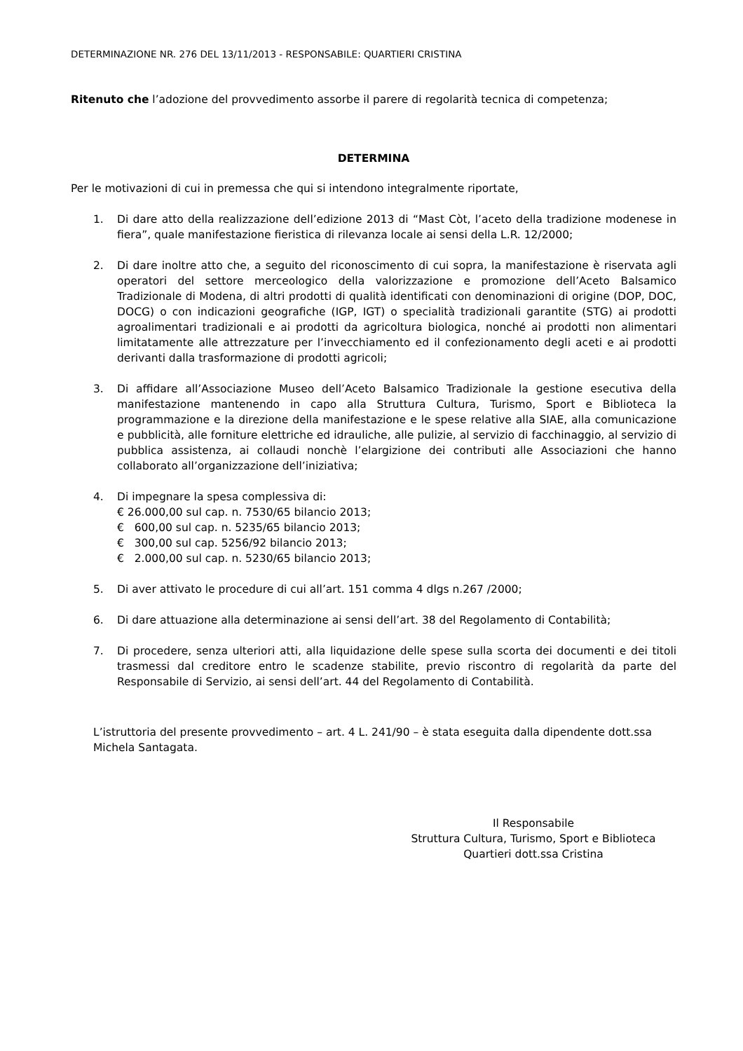DETERMINAZIONE NR. 276 DEL 13/11/2013 - RESPONSABILE: QUARTIERI CRISTINA
Ritenuto che l’adozione del provvedimento assorbe il parere di regolarità tecnica di competenza;
DETERMINA
Per le motivazioni di cui in premessa che qui si intendono integralmente riportate,
1. Di dare atto della realizzazione dell’edizione 2013 di “Mast Còt, l’aceto della tradizione modenese in fiera”, quale manifestazione fieristica di rilevanza locale ai sensi della L.R. 12/2000;
2. Di dare inoltre atto che, a seguito del riconoscimento di cui sopra, la manifestazione è riservata agli operatori del settore merceologico della valorizzazione e promozione dell’Aceto Balsamico Tradizionale di Modena, di altri prodotti di qualità identificati con denominazioni di origine (DOP, DOC, DOCG) o con indicazioni geografiche (IGP, IGT) o specialità tradizionali garantite (STG) ai prodotti agroalimentari tradizionali e ai prodotti da agricoltura biologica, nonché ai prodotti non alimentari limitatamente alle attrezzature per l’invecchiamento ed il confezionamento degli aceti e ai prodotti derivanti dalla trasformazione di prodotti agricoli;
3. Di affidare all’Associazione Museo dell’Aceto Balsamico Tradizionale la gestione esecutiva della manifestazione mantenendo in capo alla Struttura Cultura, Turismo, Sport e Biblioteca la programmazione e la direzione della manifestazione e le spese relative alla SIAE, alla comunicazione e pubblicità, alle forniture elettriche ed idrauliche, alle pulizie, al servizio di facchinaggio, al servizio di pubblica assistenza, ai collaudi nonchè l’elargizione dei contributi alle Associazioni che hanno collaborato all’organizzazione dell’iniziativa;
4. Di impegnare la spesa complessiva di:
€ 26.000,00 sul cap. n. 7530/65 bilancio 2013;
€ 600,00 sul cap. n. 5235/65 bilancio 2013;
€ 300,00 sul cap. 5256/92 bilancio 2013;
€ 2.000,00 sul cap. n. 5230/65 bilancio 2013;
5. Di aver attivato le procedure di cui all’art. 151 comma 4 dlgs n.267 /2000;
6. Di dare attuazione alla determinazione ai sensi dell’art. 38 del Regolamento di Contabilità;
7. Di procedere, senza ulteriori atti, alla liquidazione delle spese sulla scorta dei documenti e dei titoli trasmessi dal creditore entro le scadenze stabilite, previo riscontro di regolarità da parte del Responsabile di Servizio, ai sensi dell’art. 44 del Regolamento di Contabilità.
L’istruttoria del presente provvedimento – art. 4 L. 241/90 – è stata eseguita dalla dipendente dott.ssa Michela Santagata.
Il Responsabile
Struttura Cultura, Turismo, Sport e Biblioteca
Quartieri dott.ssa Cristina